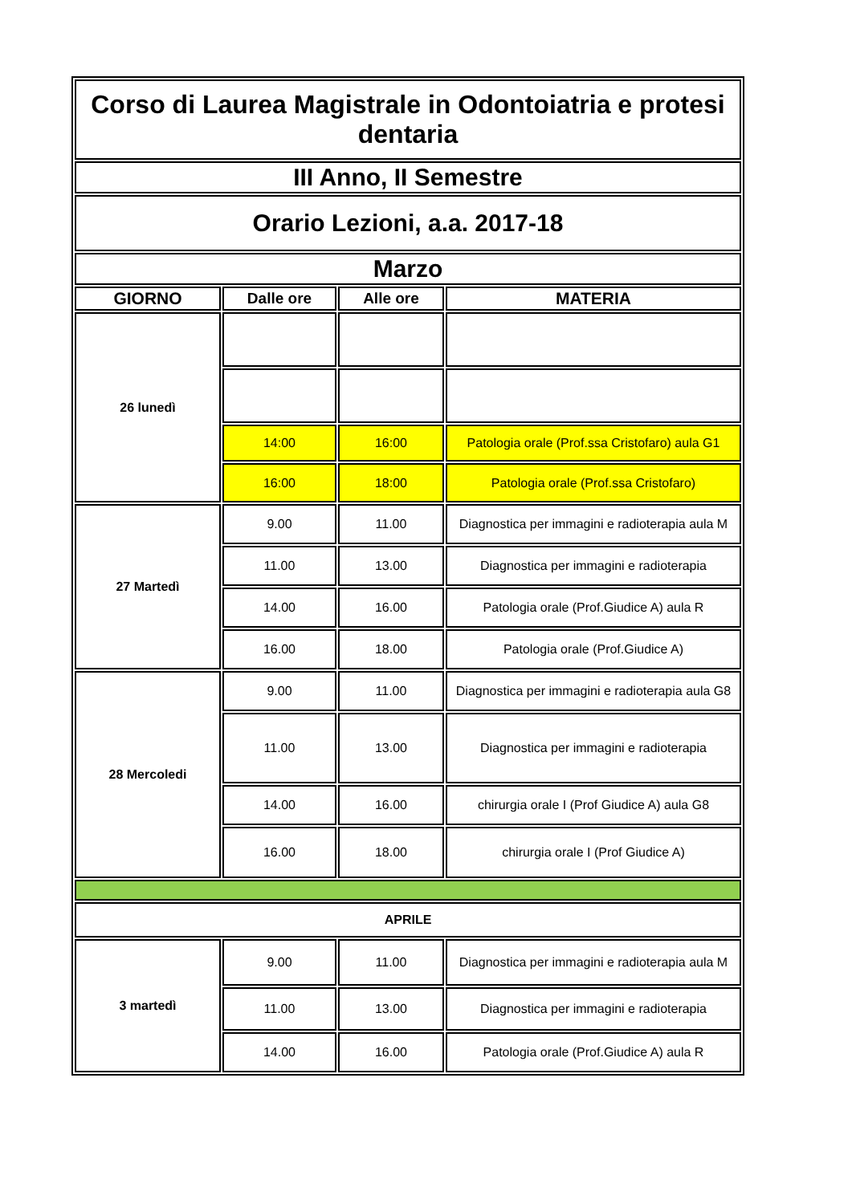| Corso di Laurea Magistrale in Odontoiatria e protesi dentaria | | | |
| III Anno, II Semestre | | | |
| Orario Lezioni, a.a. 2017-18 | | | |
| Marzo | | | |
| GIORNO | Dalle ore | Alle ore | MATERIA |
| 26 lunedì | | | |
| | 14:00 | 16:00 | Patologia orale (Prof.ssa Cristofaro) aula G1 |
| | 16:00 | 18:00 | Patologia orale (Prof.ssa Cristofaro) |
| 27 Martedì | 9.00 | 11.00 | Diagnostica per immagini e radioterapia aula M |
| | 11.00 | 13.00 | Diagnostica per immagini e radioterapia |
| | 14.00 | 16.00 | Patologia orale (Prof.Giudice A) aula R |
| | 16.00 | 18.00 | Patologia orale (Prof.Giudice A) |
| 28 Mercoledi | 9.00 | 11.00 | Diagnostica per immagini e radioterapia aula G8 |
| | 11.00 | 13.00 | Diagnostica per immagini e radioterapia |
| | 14.00 | 16.00 | chirurgia orale I (Prof Giudice A) aula G8 |
| | 16.00 | 18.00 | chirurgia orale I (Prof Giudice A) |
| APRILE | | | |
| 3 martedì | 9.00 | 11.00 | Diagnostica per immagini e radioterapia aula M |
| | 11.00 | 13.00 | Diagnostica per immagini e radioterapia |
| | 14.00 | 16.00 | Patologia orale (Prof.Giudice A) aula R |